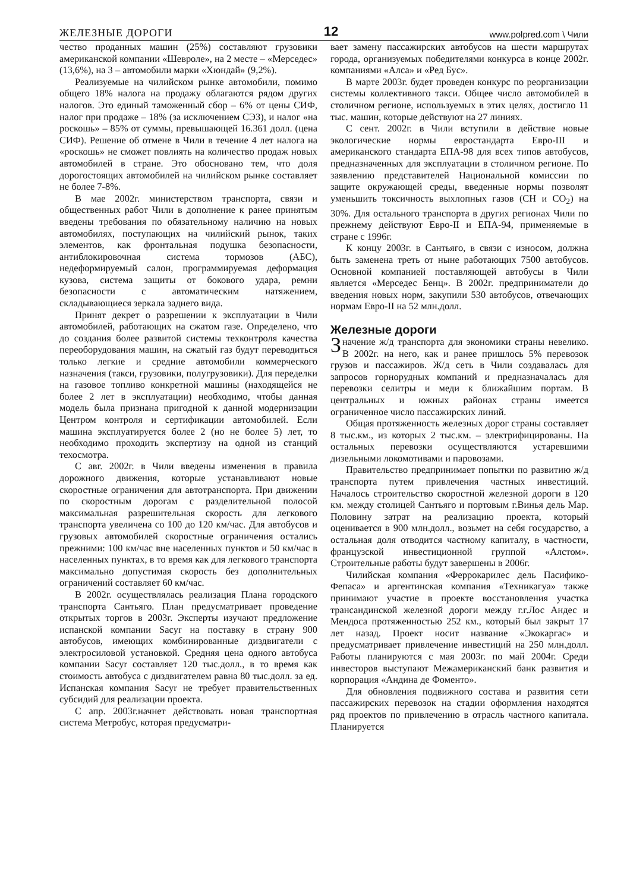ЖЕЛЕЗНЫЕ ДОРОГИ 12 www.polpred.com \ Чили
чество проданных машин (25%) составляют грузовики американской компании «Шевроле», на 2 месте – «Мерседес» (13,6%), на 3 – автомобили марки «Хюндай» (9,2%).
Реализуемые на чилийском рынке автомобили, помимо общего 18% налога на продажу облагаются рядом других налогов. Это единый таможенный сбор – 6% от цены СИФ, налог при продаже – 18% (за исключением СЭЗ), и налог «на роскошь» – 85% от суммы, превышающей 16.361 долл. (цена СИФ). Решение об отмене в Чили в течение 4 лет налога на «роскошь» не сможет повлиять на количество продаж новых автомобилей в стране. Это обосновано тем, что доля дорогостоящих автомобилей на чилийском рынке составляет не более 7-8%.
В мае 2002г. министерством транспорта, связи и общественных работ Чили в дополнение к ранее принятым введены требования по обязательному наличию на новых автомобилях, поступающих на чилийский рынок, таких элементов, как фронтальная подушка безопасности, антиблокировочная система тормозов (АБС), недеформируемый салон, программируемая деформация кузова, система защиты от бокового удара, ремни безопасности с автоматическим натяжением, складывающиеся зеркала заднего вида.
Принят декрет о разрешении к эксплуатации в Чили автомобилей, работающих на сжатом газе. Определено, что до создания более развитой системы техконтроля качества переоборудования машин, на сжатый газ будут переводиться только легкие и средние автомобили коммерческого назначения (такси, грузовики, полугрузовики). Для переделки на газовое топливо конкретной машины (находящейся не более 2 лет в эксплуатации) необходимо, чтобы данная модель была признана пригодной к данной модернизации Центром контроля и сертификации автомобилей. Если машина эксплуатируется более 2 (но не более 5) лет, то необходимо проходить экспертизу на одной из станций техосмотра.
С авг. 2002г. в Чили введены изменения в правила дорожного движения, которые устанавливают новые скоростные ограничения для автотранспорта. При движении по скоростным дорогам с разделительной полосой максимальная разрешительная скорость для легкового транспорта увеличена со 100 до 120 км/час. Для автобусов и грузовых автомобилей скоростные ограничения остались прежними: 100 км/час вне населенных пунктов и 50 км/час в населенных пунктах, в то время как для легкового транспорта максимально допустимая скорость без дополнительных ограничений составляет 60 км/час.
В 2002г. осуществлялась реализация Плана городского транспорта Сантьяго. План предусматривает проведение открытых торгов в 2003г. Эксперты изучают предложение испанской компании Sacyr на поставку в страну 900 автобусов, имеющих комбинированные диздвигатели с электросиловой установкой. Средняя цена одного автобуса компании Sacyr составляет 120 тыс.долл., в то время как стоимость автобуса с диздвигателем равна 80 тыс.долл. за ед. Испанская компания Sacyr не требует правительственных субсидий для реализации проекта.
С апр. 2003г.начнет действовать новая транспортная система Метробус, которая предусматри-
вает замену пассажирских автобусов на шести маршрутах города, организуемых победителями конкурса в конце 2002г. компаниями «Алса» и «Ред Бус».
В марте 2003г. будет проведен конкурс по реорганизации системы коллективного такси. Общее число автомобилей в столичном регионе, используемых в этих целях, достигло 11 тыс. машин, которые действуют на 27 линиях.
С сент. 2002г. в Чили вступили в действие новые экологические нормы евростандарта Евро-III и американского стандарта ЕПА-98 для всех типов автобусов, предназначенных для эксплуатации в столичном регионе. По заявлению представителей Национальной комиссии по защите окружающей среды, введенные нормы позволят уменьшить токсичность выхлопных газов (СН и СО<sub>2</sub>) на 30%. Для остального транспорта в других регионах Чили по прежнему действуют Евро-II и ЕПА-94, применяемые в стране с 1996г.
К концу 2003г. в Сантьяго, в связи с износом, должна быть заменена треть от ныне работающих 7500 автобусов. Основной компанией поставляющей автобусы в Чили является «Мерседес Бенц». В 2002г. предприниматели до введения новых норм, закупили 530 автобусов, отвечающих нормам Евро-II на 52 млн.долл.
Железные дороги
Значение ж/д транспорта для экономики страны невелико. В 2002г. на него, как и ранее пришлось 5% перевозок грузов и пассажиров. Ж/д сеть в Чили создавалась для запросов горнорудных компаний и предназначалась для перевозки селитры и меди к ближайшим портам. В центральных и южных районах страны имеется ограниченное число пассажирских линий.
Общая протяженность железных дорог страны составляет 8 тыс.км., из которых 2 тыс.км. – электрифицированы. На остальных перевозки осуществляются устаревшими дизельными локомотивами и паровозами.
Правительство предпринимает попытки по развитию ж/д транспорта путем привлечения частных инвестиций. Началось строительство скоростной железной дороги в 120 км. между столицей Сантьяго и портовым г.Винья дель Мар. Половину затрат на реализацию проекта, который оценивается в 900 млн.долл., возьмет на себя государство, а остальная доля отводится частному капиталу, в частности, французской инвестиционной группой «Алстом». Строительные работы будут завершены в 2006г.
Чилийская компания «Феррокарилес дель Пасифико-Фепаса» и аргентинская компания «Техникагуа» также принимают участие в проекте восстановления участка трансандинской железной дороги между г.г.Лос Андес и Мендоса протяженностью 252 км., который был закрыт 17 лет назад. Проект носит название «Экокаргас» и предусматривает привлечение инвестиций на 250 млн.долл. Работы планируются с мая 2003г. по май 2004г. Среди инвесторов выступают Межамериканский банк развития и корпорация «Андина де Фоменто».
Для обновления подвижного состава и развития сети пассажирских перевозок на стадии оформления находятся ряд проектов по привлечению в отрасль частного капитала. Планируется